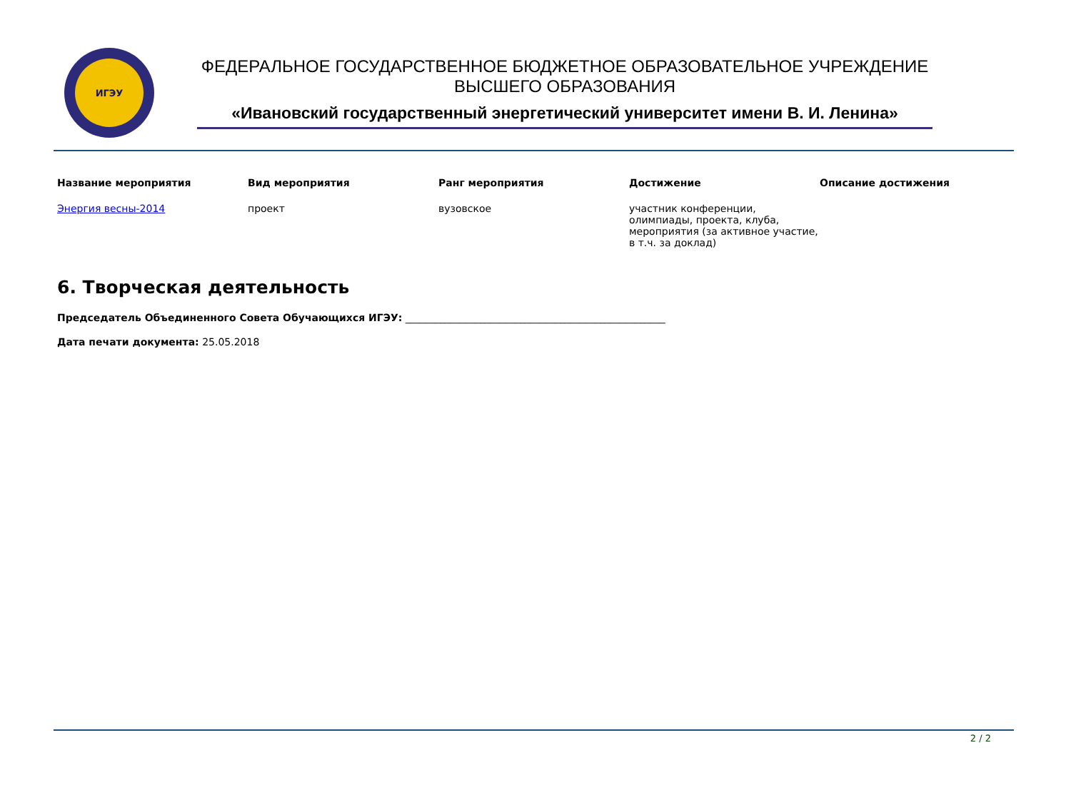ИГЭУ
ФЕДЕРАЛЬНОЕ ГОСУДАРСТВЕННОЕ БЮДЖЕТНОЕ ОБРАЗОВАТЕЛЬНОЕ УЧРЕЖДЕНИЕ
ВЫСШЕГО ОБРАЗОВАНИЯ
«Ивановский государственный энергетический университет имени В. И. Ленина»
| Название мероприятия | Вид мероприятия | Ранг мероприятия | Достижение | Описание достижения |
| --- | --- | --- | --- | --- |
| Энергия весны-2014 | проект | вузовское | участник конференции, олимпиады, проекта, клуба, мероприятия (за активное участие, в т.ч. за доклад) | |
6. Творческая деятельность
Председатель Объединенного Совета Обучающихся ИГЭУ: ____________________________________________________
Дата печати документа: 25.05.2018
2 / 2